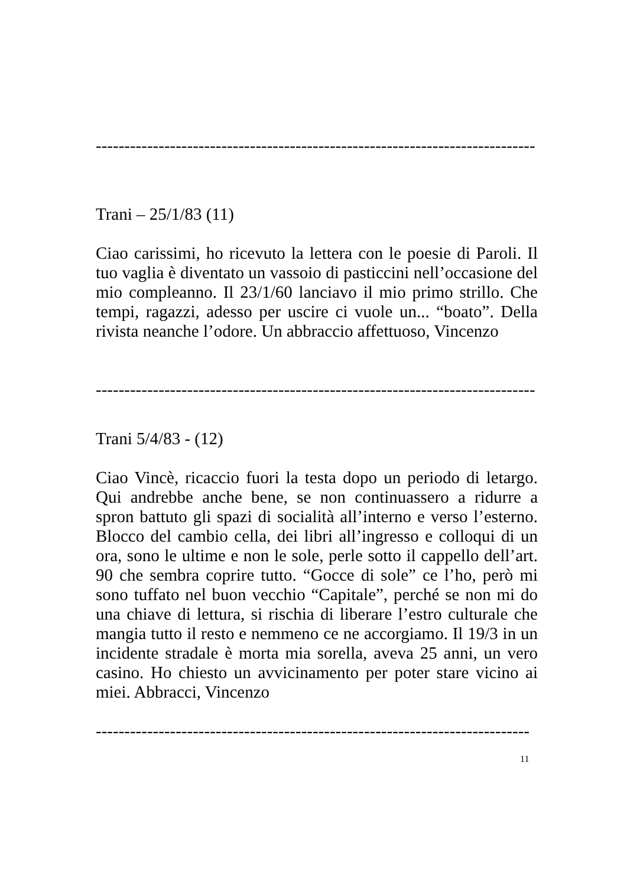-----------------------------------------------------------------------------
Trani – 25/1/83 (11)
Ciao carissimi, ho ricevuto la lettera con le poesie di Paroli. Il tuo vaglia è diventato un vassoio di pasticcini nell’occasione del mio compleanno. Il 23/1/60 lanciavo il mio primo strillo. Che tempi, ragazzi, adesso per uscire ci vuole un... “boato”. Della rivista neanche l’odore. Un abbraccio affettuoso, Vincenzo
-----------------------------------------------------------------------------
Trani 5/4/83 - (12)
Ciao Vincè, ricaccio fuori la testa dopo un periodo di letargo. Qui andrebbe anche bene, se non continuassero a ridurre a spron battuto gli spazi di socialità all’interno e verso l’esterno. Blocco del cambio cella, dei libri all’ingresso e colloqui di un ora, sono le ultime e non le sole, perle sotto il cappello dell’art. 90 che sembra coprire tutto. “Gocce di sole” ce l’ho, però mi sono tuffato nel buon vecchio “Capitale”, perché se non mi do una chiave di lettura, si rischia di liberare l’estro culturale che mangia tutto il resto e nemmeno ce ne accorgiamo. Il 19/3 in un incidente stradale è morta mia sorella, aveva 25 anni, un vero casino. Ho chiesto un avvicinamento per poter stare vicino ai miei. Abbracci, Vincenzo
----------------------------------------------------------------------------
11